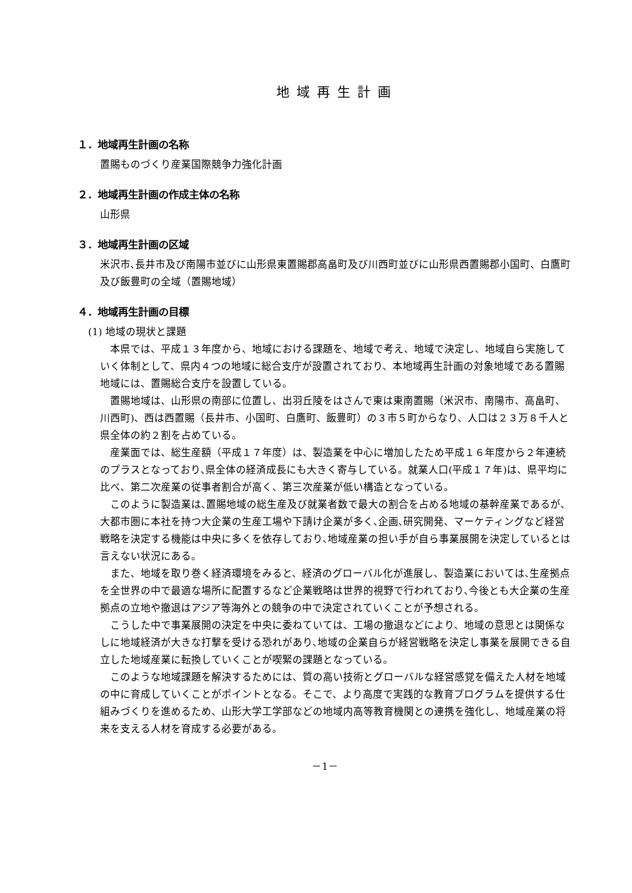地域再生計画
１．地域再生計画の名称
置賜ものづくり産業国際競争力強化計画
２．地域再生計画の作成主体の名称
山形県
３．地域再生計画の区域
米沢市､長井市及び南陽市並びに山形県東置賜郡高畠町及び川西町並びに山形県西置賜郡小国町、白鷹町及び飯豊町の全域（置賜地域）
４．地域再生計画の目標
(1) 地域の現状と課題
本県では、平成１３年度から、地域における課題を、地域で考え、地域で決定し、地域自ら実施していく体制として、県内４つの地域に総合支庁が設置されており、本地域再生計画の対象地域である置賜地域には、置賜総合支庁を設置している。
置賜地域は、山形県の南部に位置し、出羽丘陵をはさんで東は東南置賜（米沢市、南陽市、高畠町、川西町)、西は西置賜（長井市、小国町、白鷹町、飯豊町）の３市５町からなり、人口は２３万８千人と県全体の約２割を占めている。
産業面では、総生産額（平成１７年度）は、製造業を中心に増加したため平成１６年度から２年連続のプラスとなっており､県全体の経済成長にも大きく寄与している。就業人口(平成１７年)は、県平均に比べ、第二次産業の従事者割合が高く、第三次産業が低い構造となっている。
このように製造業は､置賜地域の総生産及び就業者数で最大の割合を占める地域の基幹産業であるが､大都市圏に本社を持つ大企業の生産工場や下請け企業が多く､企画､研究開発、マーケティングなど経営戦略を決定する機能は中央に多くを依存しており､地域産業の担い手が自ら事業展開を決定しているとは言えない状況にある。
また、地域を取り巻く経済環境をみると、経済のグローバル化が進展し、製造業においては､生産拠点を全世界の中で最適な場所に配置するなど企業戦略は世界的視野で行われており､今後とも大企業の生産拠点の立地や撤退はアジア等海外との競争の中で決定されていくことが予想される。
こうした中で事業展開の決定を中央に委ねていては、工場の撤退などにより、地域の意思とは関係なしに地域経済が大きな打撃を受ける恐れがあり､地域の企業自らが経営戦略を決定し事業を展開できる自立した地域産業に転換していくことが喫緊の課題となっている。
このような地域課題を解決するためには、質の高い技術とグローバルな経営感覚を備えた人材を地域の中に育成していくことがポイントとなる。そこで、より高度で実践的な教育プログラムを提供する仕組みづくりを進めるため、山形大学工学部などの地域内高等教育機関との連携を強化し、地域産業の将来を支える人材を育成する必要がある。
－1－